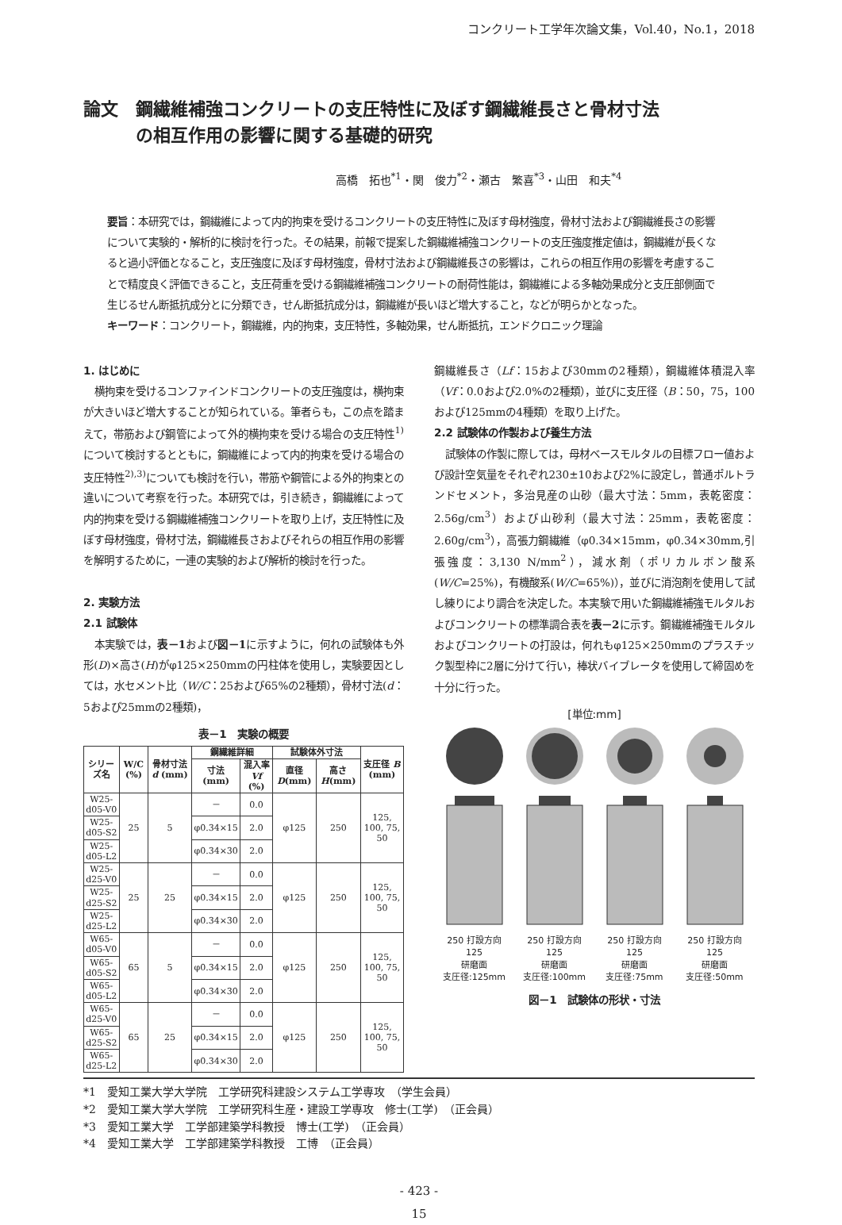コンクリート工学年次論文集，Vol.40，No.1，2018
論文　鋼繊維補強コンクリートの支圧特性に及ぼす鋼繊維長さと骨材寸法
　　　の相互作用の影響に関する基礎的研究
高橋　拓也<sup>*1</sup>・関　俊力<sup>*2</sup>・瀬古　繁喜<sup>*3</sup>・山田　和夫<sup>*4</sup>
要旨：本研究では，鋼繊維によって内的拘束を受けるコンクリートの支圧特性に及ぼす母材強度，骨材寸法および鋼繊維長さの影響について実験的・解析的に検討を行った。その結果，前報で提案した鋼繊維補強コンクリートの支圧強度推定値は，鋼繊維が長くなると過小評価となること，支圧強度に及ぼす母材強度，骨材寸法および鋼繊維長さの影響は，これらの相互作用の影響を考慮することで精度良く評価できること，支圧荷重を受ける鋼繊維補強コンクリートの耐荷性能は，鋼繊維による多軸効果成分と支圧部側面で生じるせん断抵抗成分とに分類でき，せん断抵抗成分は，鋼繊維が長いほど増大すること，などが明らかとなった。
キーワード：コンクリート，鋼繊維，内的拘束，支圧特性，多軸効果，せん断抵抗，エンドクロニック理論
1. はじめに
横拘束を受けるコンファインドコンクリートの支圧強度は，横拘束が大きいほど増大することが知られている。筆者らも，この点を踏まえて，帯筋および鋼管によって外的横拘束を受ける場合の支圧特性<sup>1)</sup>について検討するとともに，鋼繊維によって内的拘束を受ける場合の支圧特性<sup>2),3)</sup>についても検討を行い，帯筋や鋼管による外的拘束との違いについて考察を行った。本研究では，引き続き，鋼繊維によって内的拘束を受ける鋼繊維補強コンクリートを取り上げ，支圧特性に及ぼす母材強度，骨材寸法，鋼繊維長さおよびそれらの相互作用の影響を解明するために，一連の実験的および解析的検討を行った。
2. 実験方法
2.1 試験体
本実験では，表－1および図－1に示すように，何れの試験体も外形(D)×高さ(H)がφ125×250mmの円柱体を使用し，実験要因としては，水セメント比（W/C：25および65%の2種類），骨材寸法(d：5および25mmの2種類)，
表－1　実験の概要
| シリーズ名 | W/C (%) | 骨材寸法 d (mm) | 鋼繊維詳細 | | 試験体外寸法 | | 支圧径 B (mm) |
| --- | --- | --- | --- | --- | --- | --- | --- |
| | | | 寸法 (mm) | 混入率 Vf (%) | 直径 D (mm) | 高さ H (mm) | |
| W25-d05-V0 | 25 | 5 | － | 0.0 | φ125 | 250 | 125, 100, 75, 50 |
| W25-d05-S2 | | | φ0.34×15 | 2.0 | | | |
| W25-d05-L2 | | | φ0.34×30 | 2.0 | | | |
| W25-d25-V0 | 25 | 25 | － | 0.0 | φ125 | 250 | 125, 100, 75, 50 |
| W25-d25-S2 | | | φ0.34×15 | 2.0 | | | |
| W25-d25-L2 | | | φ0.34×30 | 2.0 | | | |
| W65-d05-V0 | 65 | 5 | － | 0.0 | φ125 | 250 | 125, 100, 75, 50 |
| W65-d05-S2 | | | φ0.34×15 | 2.0 | | | |
| W65-d05-L2 | | | φ0.34×30 | 2.0 | | | |
| W65-d25-V0 | 65 | 25 | － | 0.0 | φ125 | 250 | 125, 100, 75, 50 |
| W65-d25-S2 | | | φ0.34×15 | 2.0 | | | |
| W65-d25-L2 | | | φ0.34×30 | 2.0 | | | |
鋼繊維長さ（Lf：15および30mmの2種類），鋼繊維体積混入率（Vf：0.0および2.0%の2種類），並びに支圧径（B：50，75，100および125mmの4種類）を取り上げた。
2.2 試験体の作製および養生方法
試験体の作製に際しては，母材ベースモルタルの目標フロー値および設計空気量をそれぞれ230±10および2%に設定し，普通ポルトランドセメント，多治見産の山砂（最大寸法：5mm，表乾密度：2.56g/cm<sup>3</sup>）および山砂利（最大寸法：25mm，表乾密度：2.60g/cm<sup>3</sup>），高張力鋼繊維（φ0.34×15mm，φ0.34×30mm,引張強度：3,130 N/mm<sup>2</sup>），減水剤（ポリカルボン酸系(W/C=25%)，有機酸系(W/C=65%)），並びに消泡剤を使用して試し練りにより調合を決定した。本実験で用いた鋼繊維補強モルタルおよびコンクリートの標準調合表を表－2に示す。鋼繊維補強モルタルおよびコンクリートの打設は，何れもφ125×250mmのプラスチック製型枠に2層に分けて行い，棒状バイブレータを使用して締固めを十分に行った。
[単位:mm]
250 打設方向
125
研磨面
支圧径:125mm
250 打設方向
125
研磨面
支圧径:100mm
250 打設方向
125
研磨面
支圧径:75mm
250 打設方向
125
研磨面
支圧径:50mm
図－1　試験体の形状・寸法
*1　愛知工業大学大学院　工学研究科建設システム工学専攻　（学生会員）
*2　愛知工業大学大学院　工学研究科生産・建設工学専攻　修士(工学)　（正会員）
*3　愛知工業大学　工学部建築学科教授　博士(工学)　（正会員）
*4　愛知工業大学　工学部建築学科教授　工博　（正会員）
- 423 -
15